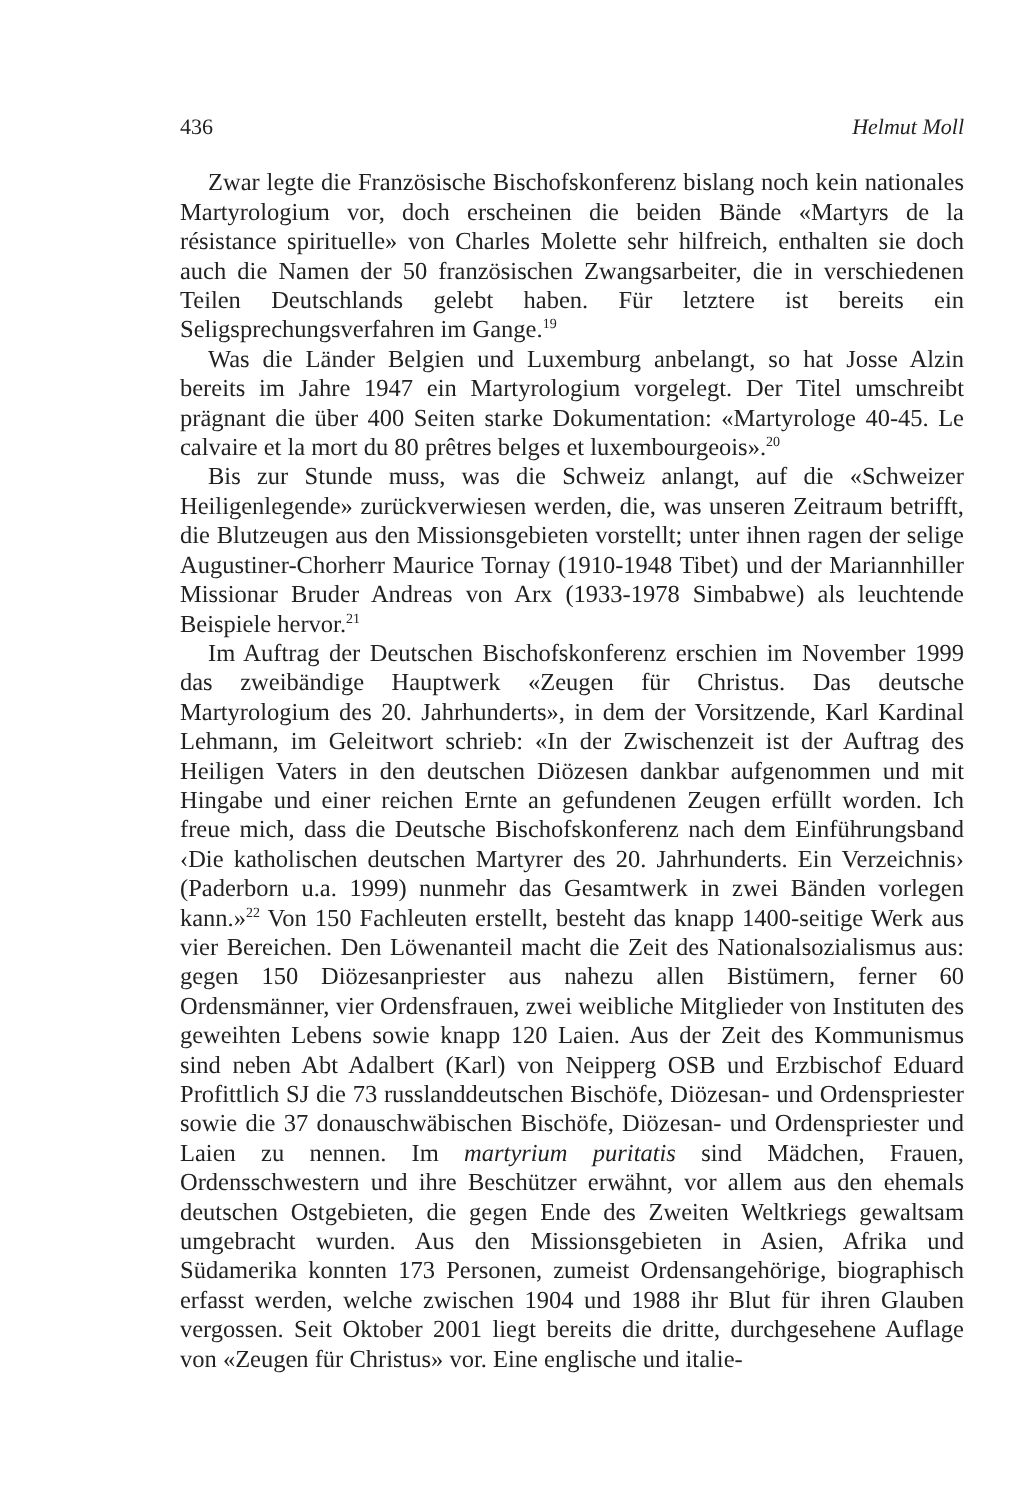436 Helmut Moll
Zwar legte die Französische Bischofskonferenz bislang noch kein nationales Martyrologium vor, doch erscheinen die beiden Bände «Martyrs de la résistance spirituelle» von Charles Molette sehr hilfreich, enthalten sie doch auch die Namen der 50 französischen Zwangsarbeiter, die in verschiedenen Teilen Deutschlands gelebt haben. Für letztere ist bereits ein Seligsprechungsverfahren im Gange.<sup>19</sup>
Was die Länder Belgien und Luxemburg anbelangt, so hat Josse Alzin bereits im Jahre 1947 ein Martyrologium vorgelegt. Der Titel umschreibt prägnant die über 400 Seiten starke Dokumentation: «Martyrologe 40-45. Le calvaire et la mort du 80 prêtres belges et luxembourgeois».<sup>20</sup>
Bis zur Stunde muss, was die Schweiz anlangt, auf die «Schweizer Heiligenlegende» zurückverwiesen werden, die, was unseren Zeitraum betrifft, die Blutzeugen aus den Missionsgebieten vorstellt; unter ihnen ragen der selige Augustiner-Chorherr Maurice Tornay (1910-1948 Tibet) und der Mariannhiller Missionar Bruder Andreas von Arx (1933-1978 Simbabwe) als leuchtende Beispiele hervor.<sup>21</sup>
Im Auftrag der Deutschen Bischofskonferenz erschien im November 1999 das zweibändige Hauptwerk «Zeugen für Christus. Das deutsche Martyrologium des 20. Jahrhunderts», in dem der Vorsitzende, Karl Kardinal Lehmann, im Geleitwort schrieb: «In der Zwischenzeit ist der Auftrag des Heiligen Vaters in den deutschen Diözesen dankbar aufgenommen und mit Hingabe und einer reichen Ernte an gefundenen Zeugen erfüllt worden. Ich freue mich, dass die Deutsche Bischofskonferenz nach dem Einführungsband ‹Die katholischen deutschen Martyrer des 20. Jahrhunderts. Ein Verzeichnis› (Paderborn u.a. 1999) nunmehr das Gesamtwerk in zwei Bänden vorlegen kann.»<sup>22</sup> Von 150 Fachleuten erstellt, besteht das knapp 1400-seitige Werk aus vier Bereichen. Den Löwenanteil macht die Zeit des Nationalsozialismus aus: gegen 150 Diözesanpriester aus nahezu allen Bistümern, ferner 60 Ordensmänner, vier Ordensfrauen, zwei weibliche Mitglieder von Instituten des geweihten Lebens sowie knapp 120 Laien. Aus der Zeit des Kommunismus sind neben Abt Adalbert (Karl) von Neipperg OSB und Erzbischof Eduard Profittlich SJ die 73 russlanddeutschen Bischöfe, Diözesan- und Ordenspriester sowie die 37 donauschwäbischen Bischöfe, Diözesan- und Ordenspriester und Laien zu nennen. Im martyrium puritatis sind Mädchen, Frauen, Ordensschwestern und ihre Beschützer erwähnt, vor allem aus den ehemals deutschen Ostgebieten, die gegen Ende des Zweiten Weltkriegs gewaltsam umgebracht wurden. Aus den Missionsgebieten in Asien, Afrika und Südamerika konnten 173 Personen, zumeist Ordensangehörige, biographisch erfasst werden, welche zwischen 1904 und 1988 ihr Blut für ihren Glauben vergossen. Seit Oktober 2001 liegt bereits die dritte, durchgesehene Auflage von «Zeugen für Christus» vor. Eine englische und italie-